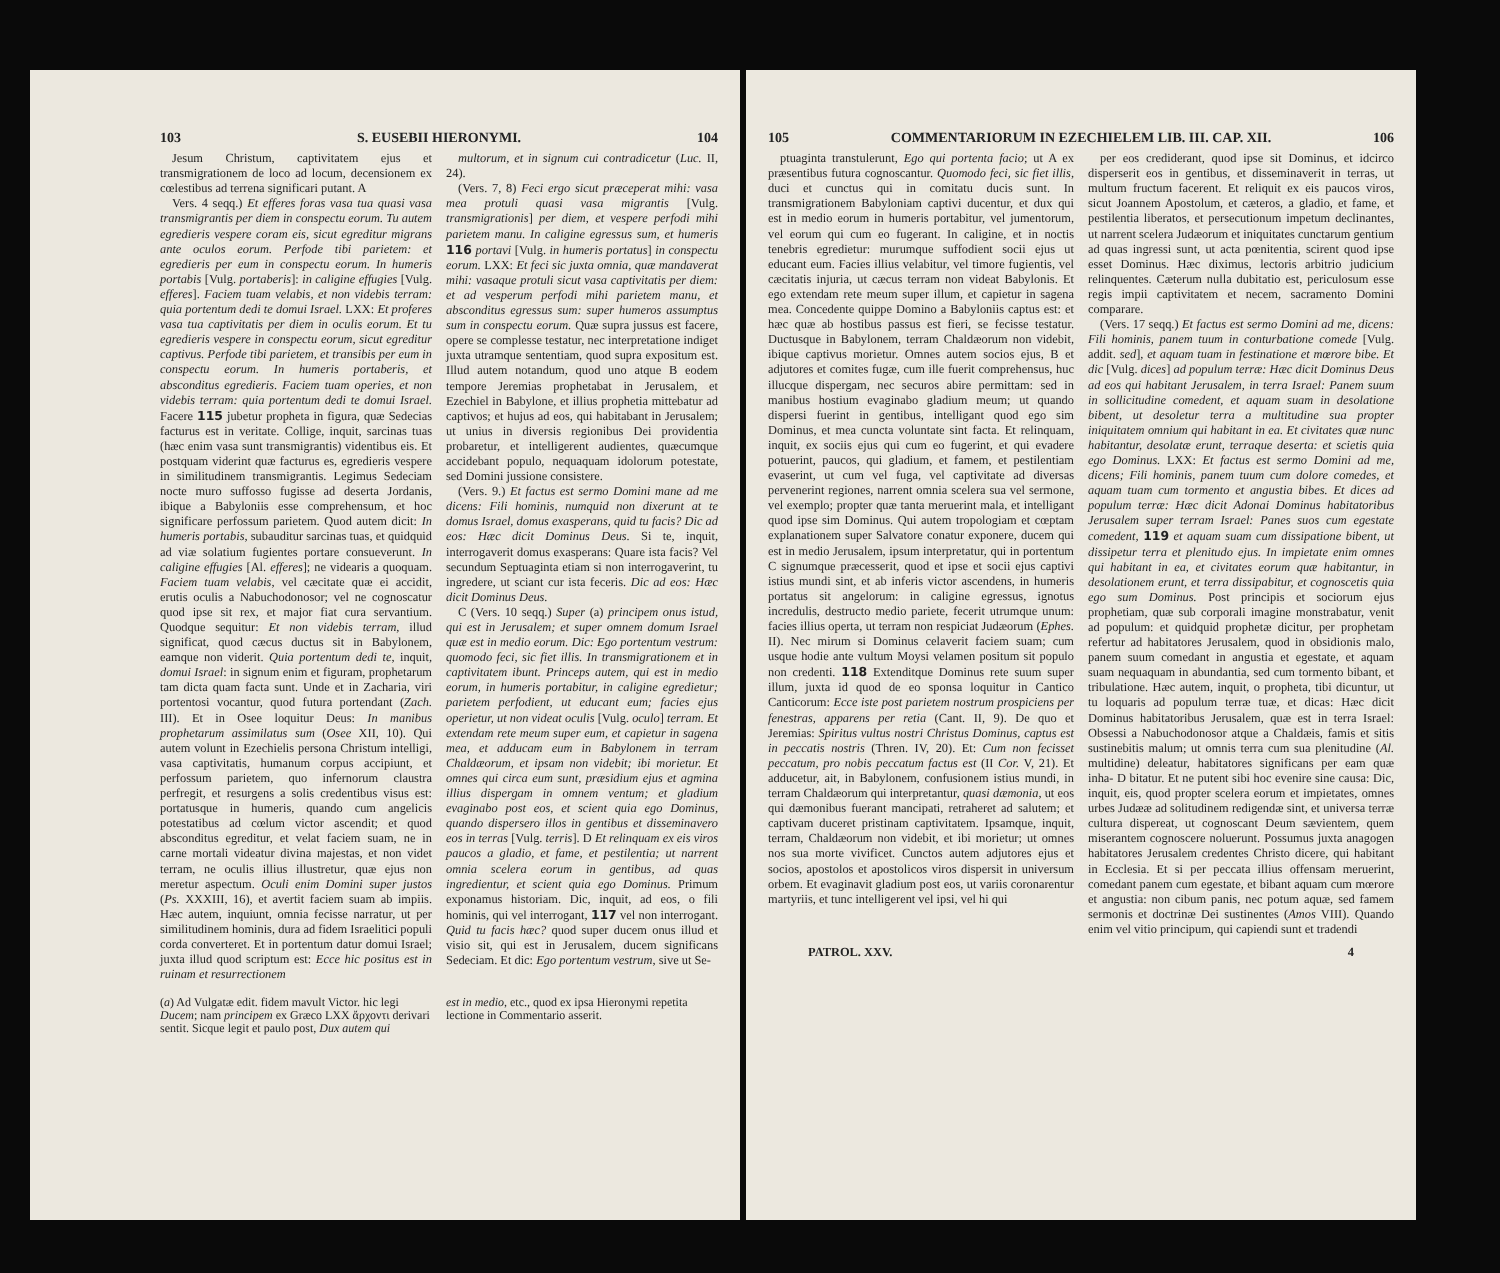103 S. EUSEBII HIERONYMI. 104
Jesum Christum, captivitatem ejus et transmigrationem de loco ad locum, decensionem ex cœlestibus ad terrena significari putant. A
Vers. 4 seqq.) Et efferes foras vasa tua quasi vasa transmigrantis per diem in conspectu eorum. Tu autem egredieris vespere coram eis, sicut egreditur migrans ante oculos eorum. Perfode tibi parietem: et egredieris per eum in conspectu eorum. In humeris portabis [Vulg. portaberis]: in caligine effugies [Vulg. efferes]. Faciem tuam velabis, et non videbis terram: quia portentum dedi te domui Israel. LXX: Et proferes vasa tua captivitatis per diem in oculis eorum. Et tu egredieris vespere in conspectu eorum, sicut egreditur captivus. Perfode tibi parietem, et transibis per eum in conspectu eorum. In humeris portaberis, et absconditus egredieris. Faciem tuam operies, et non videbis terram: quia portentum dedi te domui Israel. Facere 115 jubetur propheta in figura, quæ Sedecias facturus est in veritate. Collige, inquit, sarcinas tuas (hæc enim vasa sunt transmigrantis) videntibus eis. Et postquam viderint quæ facturus es, egredieris vespere in similitudinem transmigrantis. Legimus Sedeciam nocte muro suffosso fugisse ad deserta Jordanis, ibique a Babyloniis esse comprehensum, et hoc significare perfossum parietem. Quod autem dicit: In humeris portabis, subauditur sarcinas tuas, et quidquid ad viæ solatium fugientes portare consueverunt. In caligine effugies [Al. efferes]; ne videaris a quoquam. Faciem tuam velabis, vel cæcitate quæ ei accidit, erutis oculis a Nabuchodonosor; vel ne cognoscatur quod ipse sit rex, et major fiat cura servantium. Quodque sequitur: Et non videbis terram, illud significat, quod cæcus ductus sit in Babylonem, eamque non viderit. Quia portentum dedi te, inquit, domui Israel: in signum enim et figuram, prophetarum tam dicta quam facta sunt. Unde et in Zacharia, viri portentosi vocantur, quod futura portendant (Zach. III). Et in Osee loquitur Deus: In manibus prophetarum assimilatus sum (Osee XII, 10). Qui autem volunt in Ezechielis persona Christum intelligi, vasa captivitatis, humanum corpus accipiunt, et perfossum parietem, quo infernorum claustra perfregit, et resurgens a solis credentibus visus est: portatusque in humeris, quando cum angelicis potestatibus ad cœlum victor ascendit; et quod absconditus egreditur, et velat faciem suam, ne in carne mortali videatur divina majestas, et non videt terram, ne oculis illius illustretur, quæ ejus non meretur aspectum. Oculi enim Domini super justos (Ps. XXXIII, 16), et avertit faciem suam ab impiis. Hæc autem, inquiunt, omnia fecisse narratur, ut per similitudinem hominis, dura ad fidem Israelitici populi corda converteret. Et in portentum datur domui Israel; juxta illud quod scriptum est: Ecce hic positus est in ruinam et resurrectionem
multorum, et in signum cui contradicetur (Luc. II, 24).
(Vers. 7, 8) Feci ergo sicut præceperat mihi: vasa mea protuli quasi vasa migrantis [Vulg. transmigrationis] per diem, et vespere perfodi mihi parietem manu. In caligine egressus sum, et humeris 116 portavi [Vulg. in humeris portatus] in conspectu eorum. LXX: Et feci sic juxta omnia, quæ mandaverat mihi: vasaque protuli sicut vasa captivitatis per diem: et ad vesperum perfodi mihi parietem manu, et absconditus egressus sum: super humeros assumptus sum in conspectu eorum. Quæ supra jussus est facere, opere se complesse testatur, nec interpretatione indiget juxta utramque sententiam, quod supra expositum est. Illud autem notandum, quod uno atque B eodem tempore Jeremias prophetabat in Jerusalem, et Ezechiel in Babylone, et illius prophetia mittebatur ad captivos; et hujus ad eos, qui habitabant in Jerusalem; ut unius in diversis regionibus Dei providentia probaretur, et intelligerent audientes, quæcumque accidebant populo, nequaquam idolorum potestate, sed Domini jussione consistere.
(Vers. 9.) Et factus est sermo Domini mane ad me dicens: Fili hominis, numquid non dixerunt at te domus Israel, domus exasperans, quid tu facis? Dic ad eos: Hæc dicit Dominus Deus. Si te, inquit, interrogaverit domus exasperans: Quare ista facis? Vel secundum Septuaginta etiam si non interrogaverint, tu ingredere, ut sciant cur ista feceris. Dic ad eos: Hæc dicit Dominus Deus.
C (Vers. 10 seqq.) Super (a) principem onus istud, qui est in Jerusalem; et super omnem domum Israel quæ est in medio eorum. Dic: Ego portentum vestrum: quomodo feci, sic fiet illis. In transmigrationem et in captivitatem ibunt. Princeps autem, qui est in medio eorum, in humeris portabitur, in caligine egredietur; parietem perfodient, ut educant eum; facies ejus operietur, ut non videat oculis [Vulg. oculo] terram. Et extendam rete meum super eum, et capietur in sagena mea, et adducam eum in Babylonem in terram Chaldæorum, et ipsam non videbit; ibi morietur. Et omnes qui circa eum sunt, præsidium ejus et agmina illius dispergam in omnem ventum; et gladium evaginabo post eos, et scient quia ego Dominus, quando dispersero illos in gentibus et disseminavero eos in terras [Vulg. terris]. D Et relinquam ex eis viros paucos a gladio, et fame, et pestilentia; ut narrent omnia scelera eorum in gentibus, ad quas ingredientur, et scient quia ego Dominus. Primum exponamus historiam. Dic, inquit, ad eos, o fili hominis, qui vel interrogant, 117 vel non interrogant. Quid tu facis hæc? quod super ducem onus illud et visio sit, qui est in Jerusalem, ducem significans Sedeciam. Et dic: Ego portentum vestrum, sive ut Se-
(a) Ad Vulgatæ edit. fidem mavult Victor. hic legi Ducem; nam principem ex Græco LXX ἄρχοντι derivari sentit. Sicque legit et paulo post, Dux autem qui
est in medio, etc., quod ex ipsa Hieronymi repetita lectione in Commentario asserit.
105 COMMENTARIORUM IN EZECHIELEM LIB. III. CAP. XII. 106
ptuaginta transtulerunt, Ego qui portenta facio; ut A ex præsentibus futura cognoscantur. Quomodo feci, sic fiet illis, duci et cunctus qui in comitatu ducis sunt. In transmigrationem Babyloniam captivi ducentur, et dux qui est in medio eorum in humeris portabitur, vel jumentorum, vel eorum qui cum eo fugerant. In caligine, et in noctis tenebris egredietur: murumque suffodient socii ejus ut educant eum. Facies illius velabitur, vel timore fugientis, vel cæcitatis injuria, ut cæcus terram non videat Babylonis. Et ego extendam rete meum super illum, et capietur in sagena mea. Concedente quippe Domino a Babyloniis captus est: et hæc quæ ab hostibus passus est fieri, se fecisse testatur. Ductusque in Babylonem, terram Chaldæorum non videbit, ibique captivus morietur. Omnes autem socios ejus, B et adjutores et comites fugæ, cum ille fuerit comprehensus, huc illucque dispergam, nec securos abire permittam: sed in manibus hostium evaginabo gladium meum; ut quando dispersi fuerint in gentibus, intelligant quod ego sim Dominus, et mea cuncta voluntate sint facta. Et relinquam, inquit, ex sociis ejus qui cum eo fugerint, et qui evadere potuerint, paucos, qui gladium, et famem, et pestilentiam evaserint, ut cum vel fuga, vel captivitate ad diversas pervenerint regiones, narrent omnia scelera sua vel sermone, vel exemplo; propter quæ tanta meruerint mala, et intelligant quod ipse sim Dominus. Qui autem tropologiam et cœptam explanationem super Salvatore conatur exponere, ducem qui est in medio Jerusalem, ipsum interpretatur, qui in portentum C signumque præcesserit, quod et ipse et socii ejus captivi istius mundi sint, et ab inferis victor ascendens, in humeris portatus sit angelorum: in caligine egressus, ignotus incredulis, destructo medio pariete, fecerit utrumque unum: facies illius operta, ut terram non respiciat Judæorum (Ephes. II). Nec mirum si Dominus celaverit faciem suam; cum usque hodie ante vultum Moysi velamen positum sit populo non credenti. 118 Extenditque Dominus rete suum super illum, juxta id quod de eo sponsa loquitur in Cantico Canticorum: Ecce iste post parietem nostrum prospiciens per fenestras, apparens per retia (Cant. II, 9). De quo et Jeremias: Spiritus vultus nostri Christus Dominus, captus est in peccatis nostris (Thren. IV, 20). Et: Cum non fecisset peccatum, pro nobis peccatum factus est (II Cor. V, 21). Et adducetur, ait, in Babylonem, confusionem istius mundi, in terram Chaldæorum qui interpretantur, quasi dæmonia, ut eos qui dæmonibus fuerant mancipati, retraheret ad salutem; et captivam duceret pristinam captivitatem. Ipsamque, inquit, terram, Chaldæorum non videbit, et ibi morietur; ut omnes nos sua morte vivificet. Cunctos autem adjutores ejus et socios, apostolos et apostolicos viros dispersit in universum orbem. Et evaginavit gladium post eos, ut variis coronarentur martyriis, et tunc intelligerent vel ipsi, vel hi qui
per eos crediderant, quod ipse sit Dominus, et idcirco disperserit eos in gentibus, et disseminaverit in terras, ut multum fructum facerent. Et reliquit ex eis paucos viros, sicut Joannem Apostolum, et cæteros, a gladio, et fame, et pestilentia liberatos, et persecutionum impetum declinantes, ut narrent scelera Judæorum et iniquitates cunctarum gentium ad quas ingressi sunt, ut acta pœnitentia, scirent quod ipse esset Dominus. Hæc diximus, lectoris arbitrio judicium relinquentes. Cæterum nulla dubitatio est, periculosum esse regis impii captivitatem et necem, sacramento Domini comparare.
(Vers. 17 seqq.) Et factus est sermo Domini ad me, dicens: Fili hominis, panem tuum in conturbatione comede [Vulg. addit. sed], et aquam tuam in festinatione et mœrore bibe. Et dic [Vulg. dices] ad populum terræ: Hæc dicit Dominus Deus ad eos qui habitant Jerusalem, in terra Israel: Panem suum in sollicitudine comedent, et aquam suam in desolatione bibent, ut desoletur terra a multitudine sua propter iniquitatem omnium qui habitant in ea. Et civitates quæ nunc habitantur, desolatæ erunt, terraque deserta: et scietis quia ego Dominus. LXX: Et factus est sermo Domini ad me, dicens; Fili hominis, panem tuum cum dolore comedes, et aquam tuam cum tormento et angustia bibes. Et dices ad populum terræ: Hæc dicit Adonai Dominus habitatoribus Jerusalem super terram Israel: Panes suos cum egestate comedent, 119 et aquam suam cum dissipatione bibent, ut dissipetur terra et plenitudo ejus. In impietate enim omnes qui habitant in ea, et civitates eorum quæ habitantur, in desolationem erunt, et terra dissipabitur, et cognoscetis quia ego sum Dominus. Post principis et sociorum ejus prophetiam, quæ sub corporali imagine monstrabatur, venit ad populum: et quidquid prophetæ dicitur, per prophetam refertur ad habitatores Jerusalem, quod in obsidionis malo, panem suum comedant in angustia et egestate, et aquam suam nequaquam in abundantia, sed cum tormento bibant, et tribulatione. Hæc autem, inquit, o propheta, tibi dicuntur, ut tu loquaris ad populum terræ tuæ, et dicas: Hæc dicit Dominus habitatoribus Jerusalem, quæ est in terra Israel: Obsessi a Nabuchodonosor atque a Chaldæis, famis et sitis sustinebitis malum; ut omnis terra cum sua plenitudine (Al. multidine) deleatur, habitatores significans per eam quæ inha- D bitatur. Et ne putent sibi hoc evenire sine causa: Dic, inquit, eis, quod propter scelera eorum et impietates, omnes urbes Judææ ad solitudinem redigendæ sint, et universa terræ cultura dispereat, ut cognoscant Deum sævientem, quem miserantem cognoscere noluerunt. Possumus juxta anagogen habitatores Jerusalem credentes Christo dicere, qui habitant in Ecclesia. Et si per peccata illius offensam meruerint, comedant panem cum egestate, et bibant aquam cum mœrore et angustia: non cibum panis, nec potum aquæ, sed famem sermonis et doctrinæ Dei sustinentes (Amos VIII). Quando enim vel vitio principum, qui capiendi sunt et tradendi
PATROL. XXV. 4